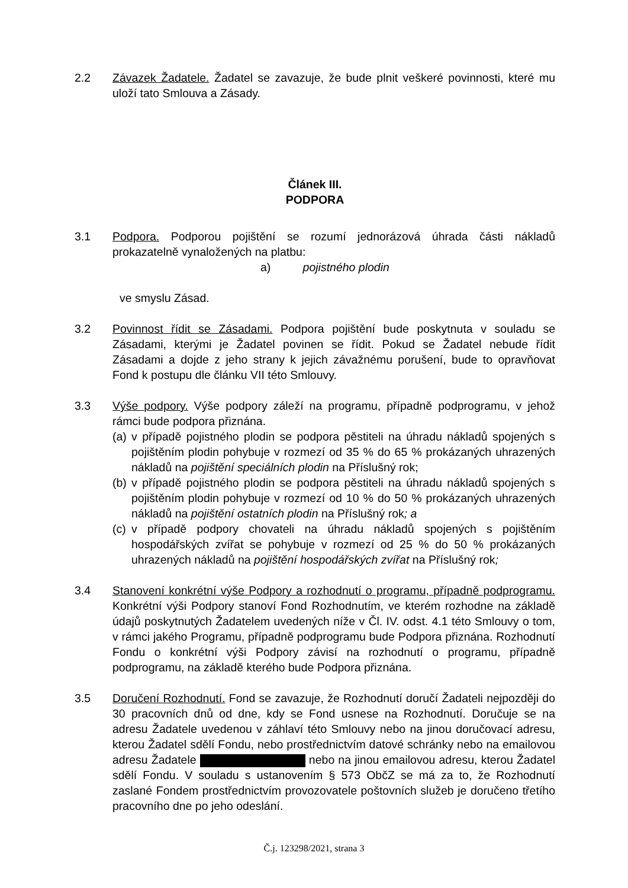2.2 Závazek Žadatele. Žadatel se zavazuje, že bude plnit veškeré povinnosti, které mu uloží tato Smlouva a Zásady.
Článek III.
PODPORA
3.1 Podpora. Podporou pojištění se rozumí jednorázová úhrada části nákladů prokazatelně vynaložených na platbu:
a) pojistného plodin
ve smyslu Zásad.
3.2 Povinnost řídit se Zásadami. Podpora pojištění bude poskytnuta v souladu se Zásadami, kterými je Žadatel povinen se řídit. Pokud se Žadatel nebude řídit Zásadami a dojde z jeho strany k jejich závažnému porušení, bude to opravňovat Fond k postupu dle článku VII této Smlouvy.
3.3 Výše podpory. Výše podpory záleží na programu, případně podprogramu, v jehož rámci bude podpora přiznána.
(a) v případě pojistného plodin se podpora pěstiteli na úhradu nákladů spojených s pojištěním plodin pohybuje v rozmezí od 35 % do 65 % prokázaných uhrazených nákladů na pojištění speciálních plodin na Příslušný rok;
(b) v případě pojistného plodin se podpora pěstiteli na úhradu nákladů spojených s pojištěním plodin pohybuje v rozmezí od 10 % do 50 % prokázaných uhrazených nákladů na pojištění ostatních plodin na Příslušný rok; a
(c) v případě podpory chovateli na úhradu nákladů spojených s pojištěním hospodářských zvířat se pohybuje v rozmezí od 25 % do 50 % prokázaných uhrazených nákladů na pojištění hospodářských zvířat na Příslušný rok;
3.4 Stanovení konkrétní výše Podpory a rozhodnutí o programu, případně podprogramu. Konkrétní výši Podpory stanoví Fond Rozhodnutím, ve kterém rozhodne na základě údajů poskytnutých Žadatelem uvedených níže v Čl. IV. odst. 4.1 této Smlouvy o tom, v rámci jakého Programu, případně podprogramu bude Podpora přiznána. Rozhodnutí Fondu o konkrétní výši Podpory závisí na rozhodnutí o programu, případně podprogramu, na základě kterého bude Podpora přiznána.
3.5 Doručení Rozhodnutí. Fond se zavazuje, že Rozhodnutí doručí Žadateli nejpozději do 30 pracovních dnů od dne, kdy se Fond usnese na Rozhodnutí. Doručuje se na adresu Žadatele uvedenou v záhlaví této Smlouvy nebo na jinou doručovací adresu, kterou Žadatel sdělí Fondu, nebo prostřednictvím datové schránky nebo na emailovou adresu Žadatele nebo na jinou emailovou adresu, kterou Žadatel sdělí Fondu. V souladu s ustanovením § 573 ObčZ se má za to, že Rozhodnutí zaslané Fondem prostřednictvím provozovatele poštovních služeb je doručeno třetího pracovního dne po jeho odeslání.
Č.j. 123298/2021, strana 3